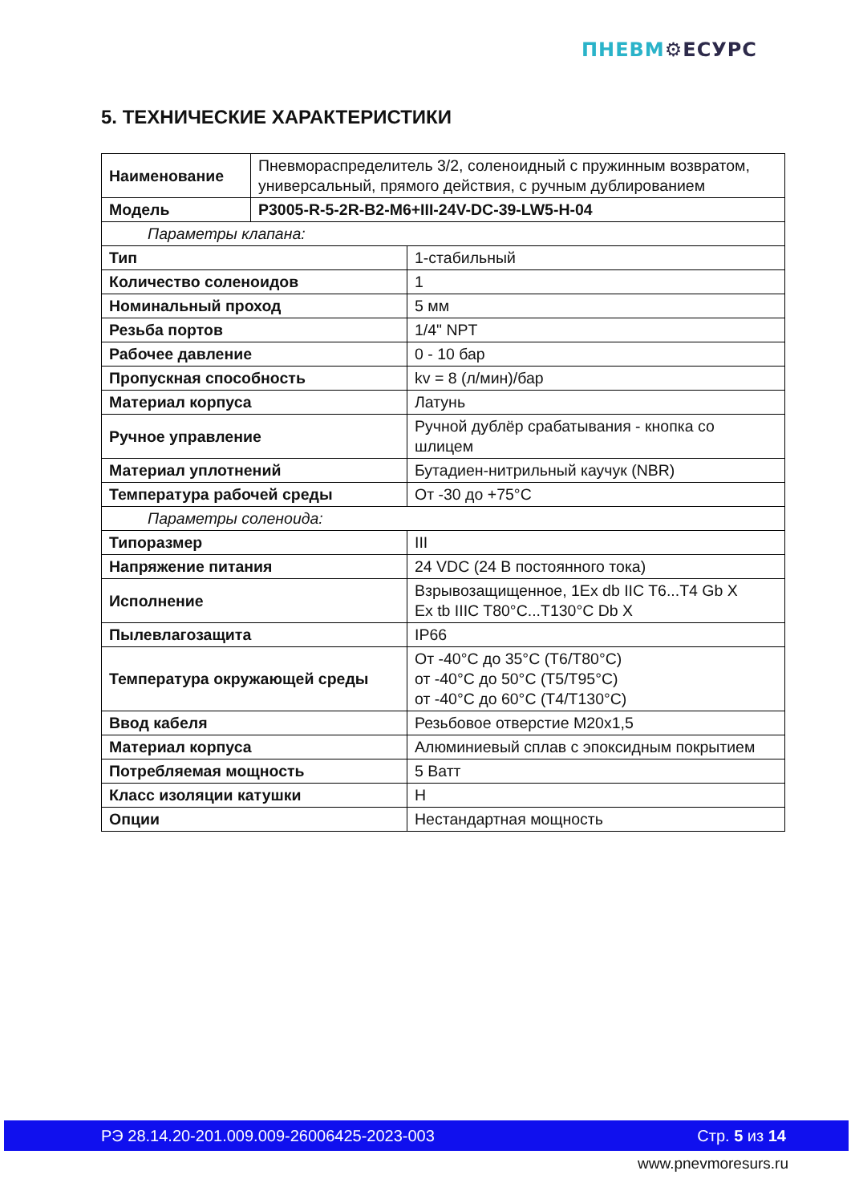ПНЕВМ⚙ЕСУРС
5. ТЕХНИЧЕСКИЕ ХАРАКТЕРИСТИКИ
| Наименование | Пневмораспределитель 3/2, соленоидный с пружинным возвратом, универсальный, прямого действия, с ручным дублированием | |
| Модель | P3005-R-5-2R-B2-M6+III-24V-DC-39-LW5-H-04 | |
| Параметры клапана: | | |
| Тип | | 1-стабильный |
| Количество соленоидов | | 1 |
| Номинальный проход | | 5 мм |
| Резьба портов | | 1/4" NPT |
| Рабочее давление | | 0 - 10 бар |
| Пропускная способность | | kv = 8 (л/мин)/бар |
| Материал корпуса | | Латунь |
| Ручное управление | | Ручной дублёр срабатывания - кнопка со шлицем |
| Материал уплотнений | | Бутадиен-нитрильный каучук (NBR) |
| Температура рабочей среды | | От -30 до +75°С |
| Параметры соленоида: | | |
| Типоразмер | | III |
| Напряжение питания | | 24 VDC (24 В постоянного тока) |
| Исполнение | | Взрывозащищенное, 1Ex db IIC T6...T4 Gb X Ex tb IIIC T80°C...T130°C Db X |
| Пылевлагозащита | | IP66 |
| Температура окружающей среды | | От -40°С до 35°С (T6/T80°C) от -40°С до 50°С (T5/T95°C) от -40°С до 60°С (T4/T130°C) |
| Ввод кабеля | | Резьбовое отверстие M20x1,5 |
| Материал корпуса | | Алюминиевый сплав с эпоксидным покрытием |
| Потребляемая мощность | | 5 Ватт |
| Класс изоляции катушки | | H |
| Опции | | Нестандартная мощность |
РЭ 28.14.20-201.009.009-26006425-2023-003 Стр. 5 из 14
www.pnevmoresurs.ru